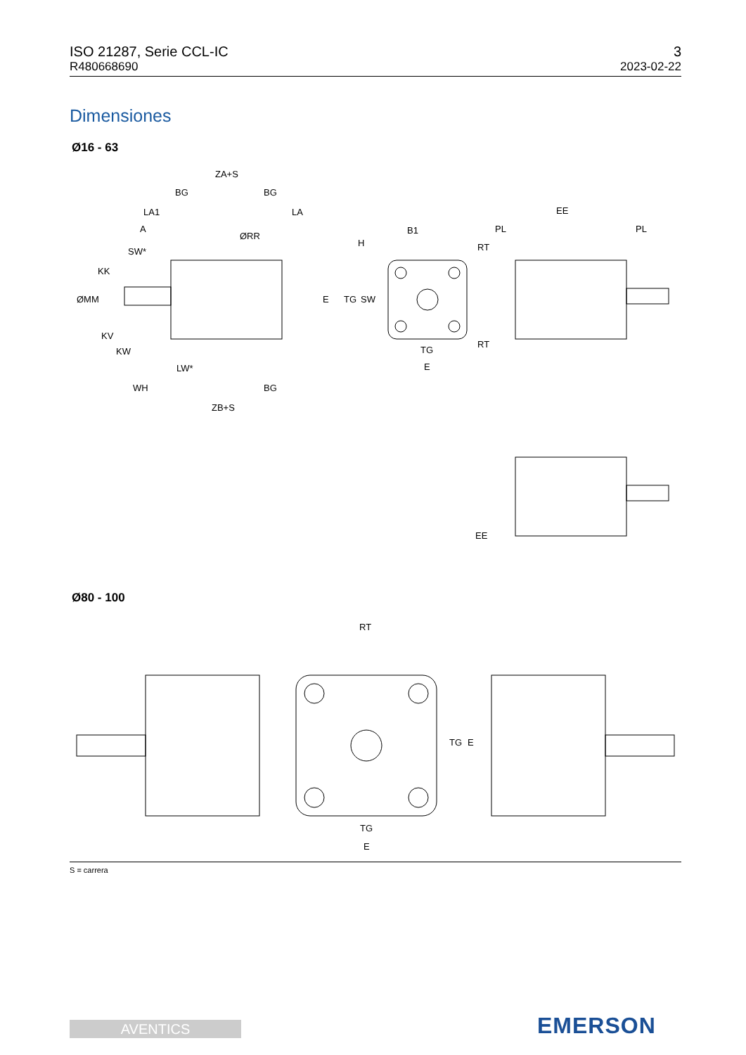ISO 21287, Serie CCL-IC
R480668690
3
2023-02-22
Dimensiones
Ø16 - 63
ZA+S
BG
BG
LA1
LA
A
SW*
KK
ØMM
ØRR
KV
KW
LW*
WH
BG
ZB+S
B1
H
E
TG
SW
RT
RT
TG
E
EE
PL
PL
EE
Ø80 - 100
RT
TG
E
TG
E
S = carrera
AVENTICS EMERSON